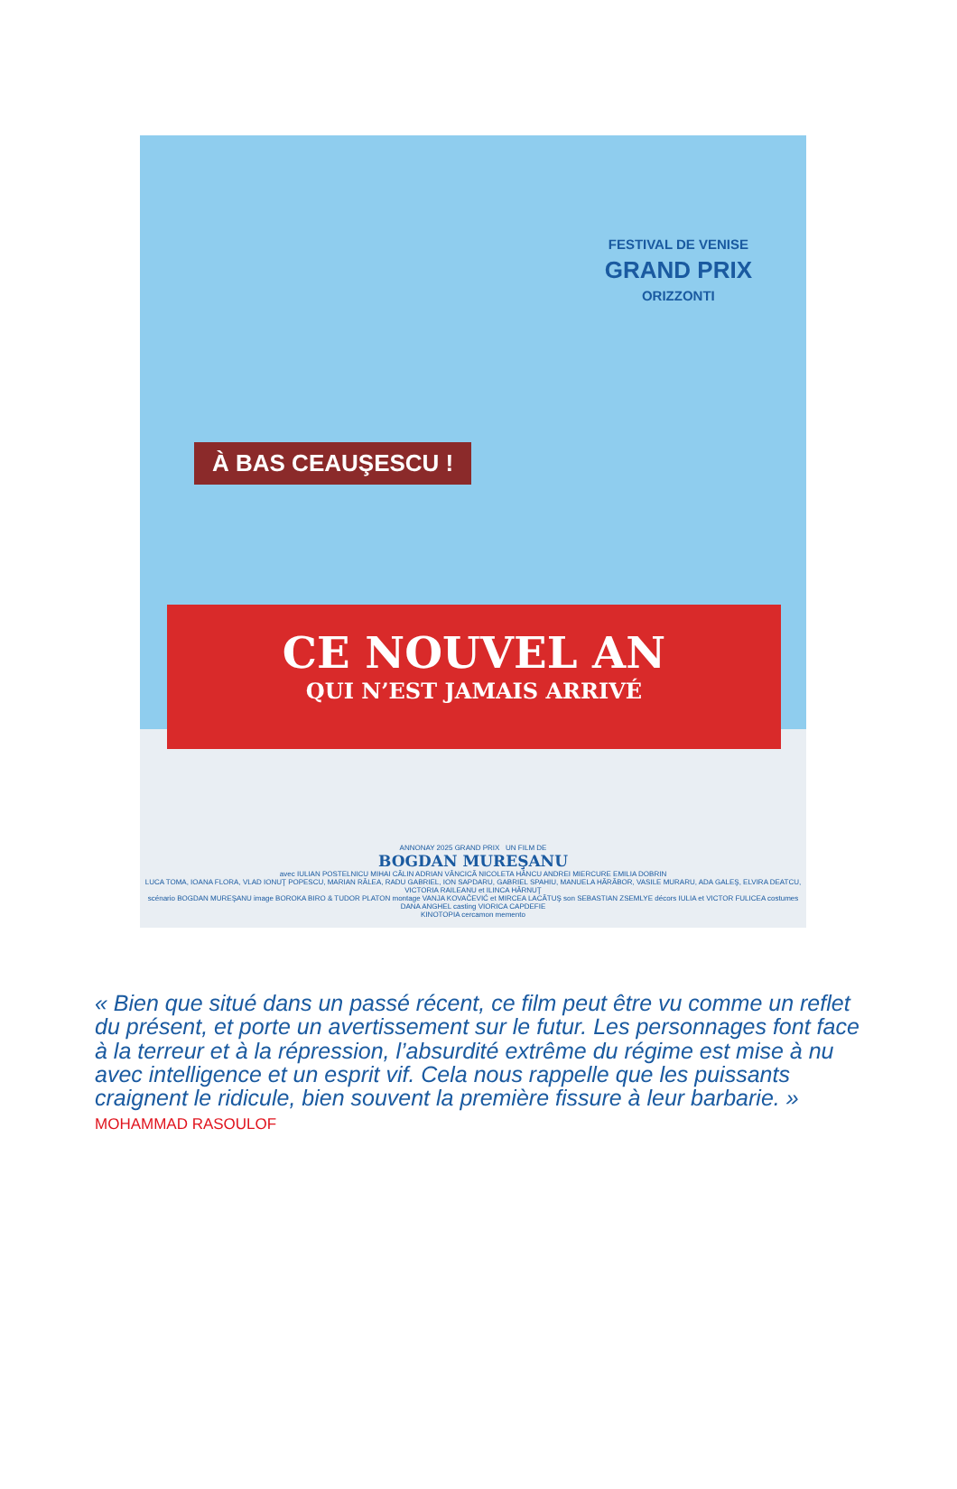FESTIVAL DE VENISE
GRAND PRIX
ORIZZONTI
À BAS CEAUŞESCU !
CE NOUVEL AN
QUI N’EST JAMAIS ARRIVÉ
ANNONAY 2025 GRAND PRIX UN FILM DE
BOGDAN MUREŞANU
avec IULIAN POSTELNICU MIHAI CĂLIN ADRIAN VÂNCICĂ NICOLETA HÂNCU ANDREI MIERCURE EMILIA DOBRIN
LUCA TOMA, IOANA FLORA, VLAD IONUŢ POPESCU, MARIAN RÂLEA, RADU GABRIEL, ION SAPDARU, GABRIEL SPAHIU, MANUELA HĂRĂBOR, VASILE MURARU, ADA GALEŞ, ELVIRA DEATCU, VICTORIA RAILEANU et ILINCA HÂRNUŢ
scénario BOGDAN MUREŞANU image BOROKA BIRO & TUDOR PLATON montage VANJA KOVAČEVIĆ et MIRCEA LACĂTUŞ son SEBASTIAN ZSEMLYE décors IULIA et VICTOR FULICEA costumes DANA ANGHEL casting VIORICA CAPDEFIE
KINOTOPIA cercamon memento
« Bien que situé dans un passé récent, ce film peut être vu comme un reflet du présent, et porte un avertissement sur le futur. Les personnages font face à la terreur et à la répression, l’absurdité extrême du régime est mise à nu avec intelligence et un esprit vif. Cela nous rappelle que les puissants craignent le ridicule, bien souvent la première fissure à leur barbarie. » MOHAMMAD RASOULOF